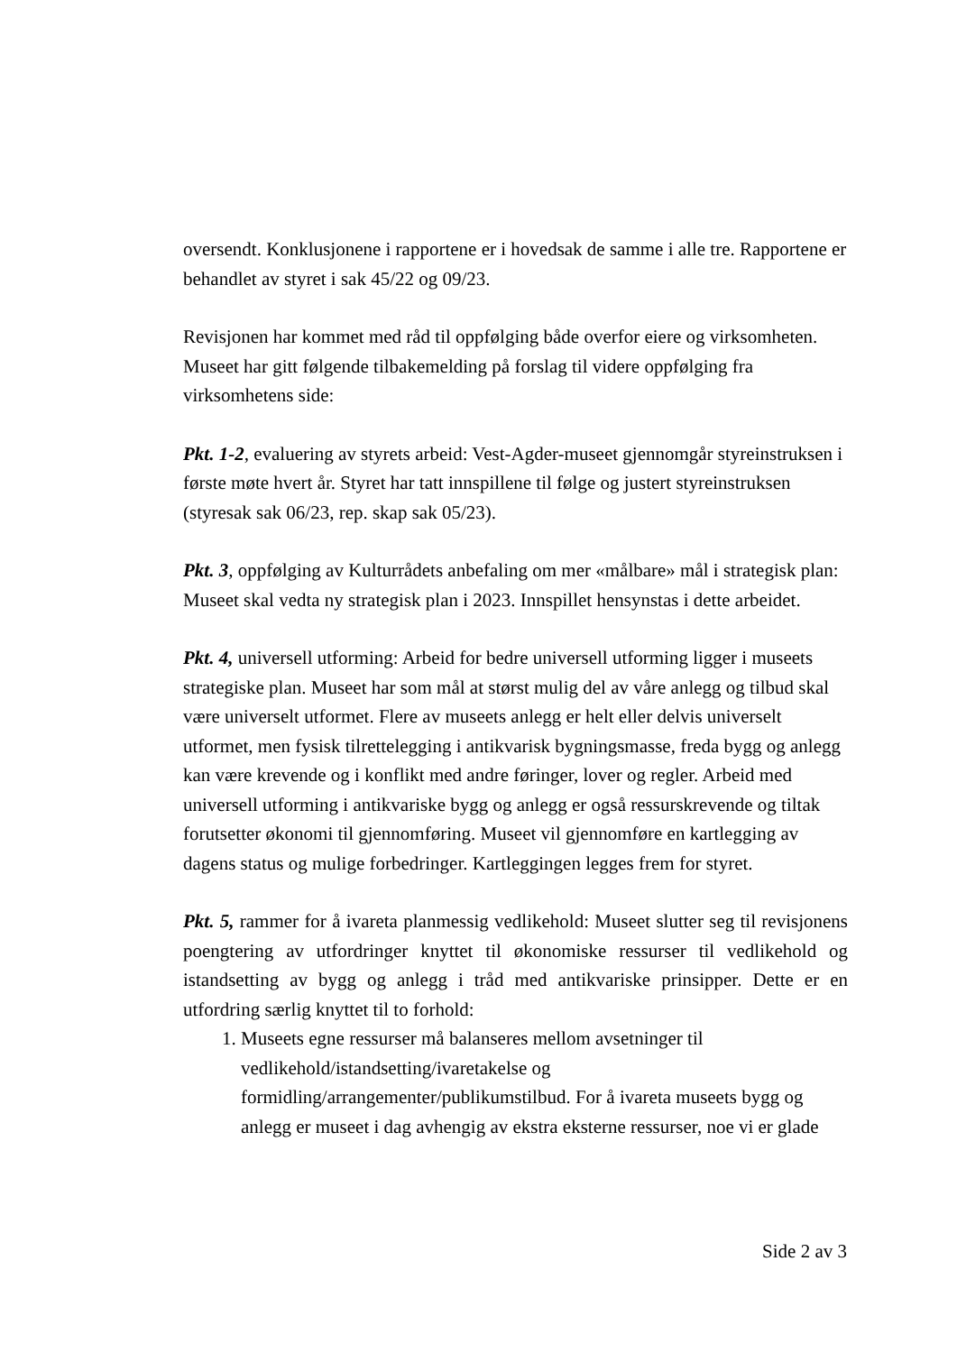oversendt. Konklusjonene i rapportene er i hovedsak de samme i alle tre. Rapportene er behandlet av styret i sak 45/22 og 09/23.
Revisjonen har kommet med råd til oppfølging både overfor eiere og virksomheten. Museet har gitt følgende tilbakemelding på forslag til videre oppfølging fra virksomhetens side:
Pkt. 1-2, evaluering av styrets arbeid: Vest-Agder-museet gjennomgår styreinstruksen i første møte hvert år. Styret har tatt innspillene til følge og justert styreinstruksen (styresak sak 06/23, rep. skap sak 05/23).
Pkt. 3, oppfølging av Kulturrådets anbefaling om mer «målbare» mål i strategisk plan: Museet skal vedta ny strategisk plan i 2023. Innspillet hensynstas i dette arbeidet.
Pkt. 4, universell utforming: Arbeid for bedre universell utforming ligger i museets strategiske plan. Museet har som mål at størst mulig del av våre anlegg og tilbud skal være universelt utformet. Flere av museets anlegg er helt eller delvis universelt utformet, men fysisk tilrettelegging i antikvarisk bygningsmasse, freda bygg og anlegg kan være krevende og i konflikt med andre føringer, lover og regler. Arbeid med universell utforming i antikvariske bygg og anlegg er også ressurskrevende og tiltak forutsetter økonomi til gjennomføring. Museet vil gjennomføre en kartlegging av dagens status og mulige forbedringer. Kartleggingen legges frem for styret.
Pkt. 5, rammer for å ivareta planmessig vedlikehold: Museet slutter seg til revisjonens poengtering av utfordringer knyttet til økonomiske ressurser til vedlikehold og istandsetting av bygg og anlegg i tråd med antikvariske prinsipper. Dette er en utfordring særlig knyttet til to forhold:
1. Museets egne ressurser må balanseres mellom avsetninger til vedlikehold/istandsetting/ivaretakelse og formidling/arrangementer/publikumstilbud. For å ivareta museets bygg og anlegg er museet i dag avhengig av ekstra eksterne ressurser, noe vi er glade
Side 2 av 3